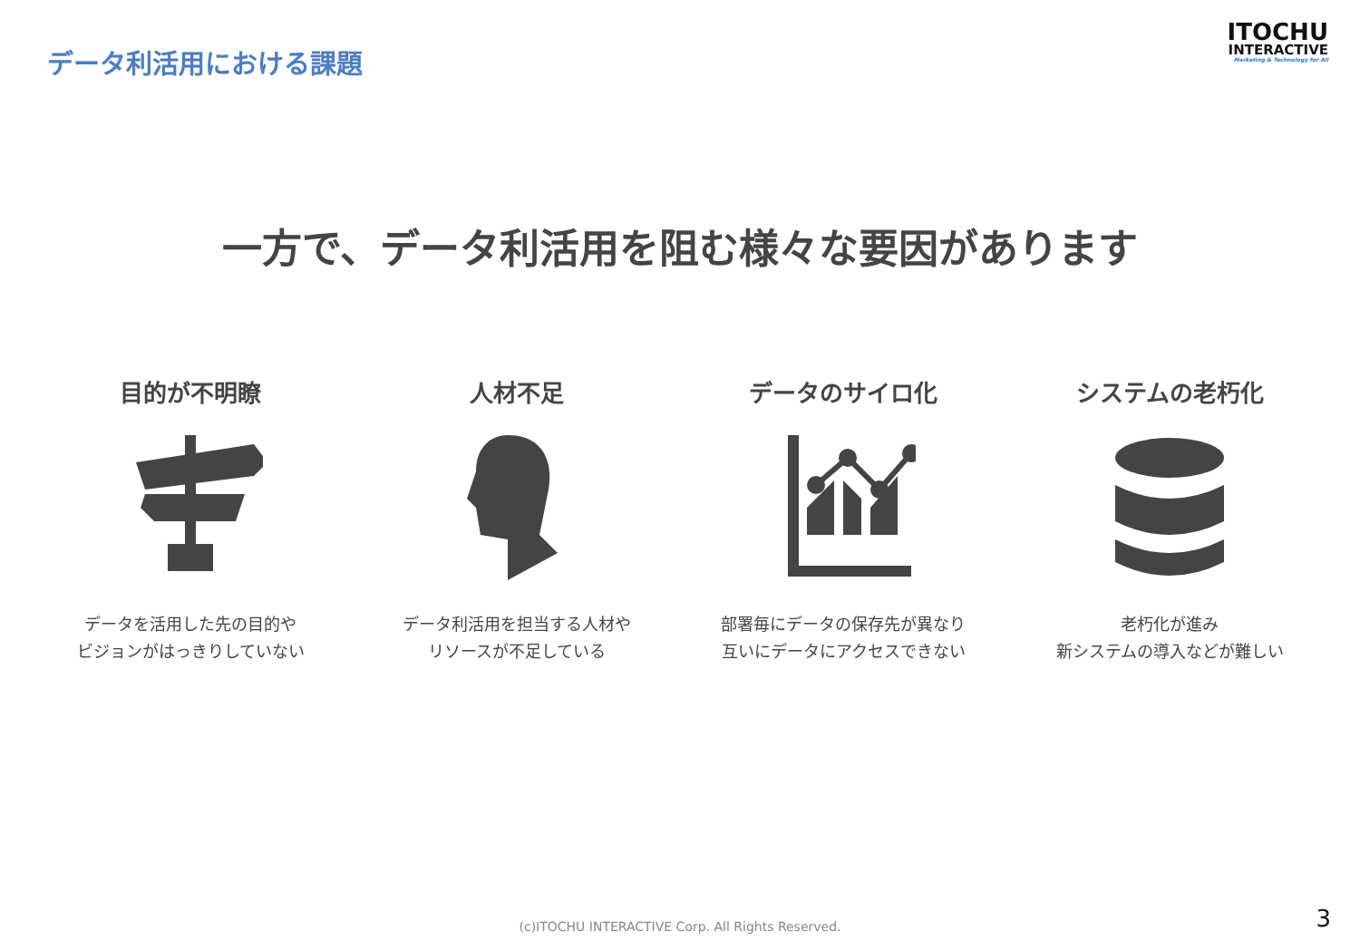データ利活用における課題
ITOCHU
INTERACTIVE
Marketing & Technology for All
一方で、データ利活用を阻む様々な要因があります
目的が不明瞭
データを活用した先の目的や
ビジョンがはっきりしていない
人材不足
データ利活用を担当する人材や
リソースが不足している
データのサイロ化
部署毎にデータの保存先が異なり
互いにデータにアクセスできない
システムの老朽化
老朽化が進み
新システムの導入などが難しい
(c)ITOCHU INTERACTIVE Corp. All Rights Reserved.
3